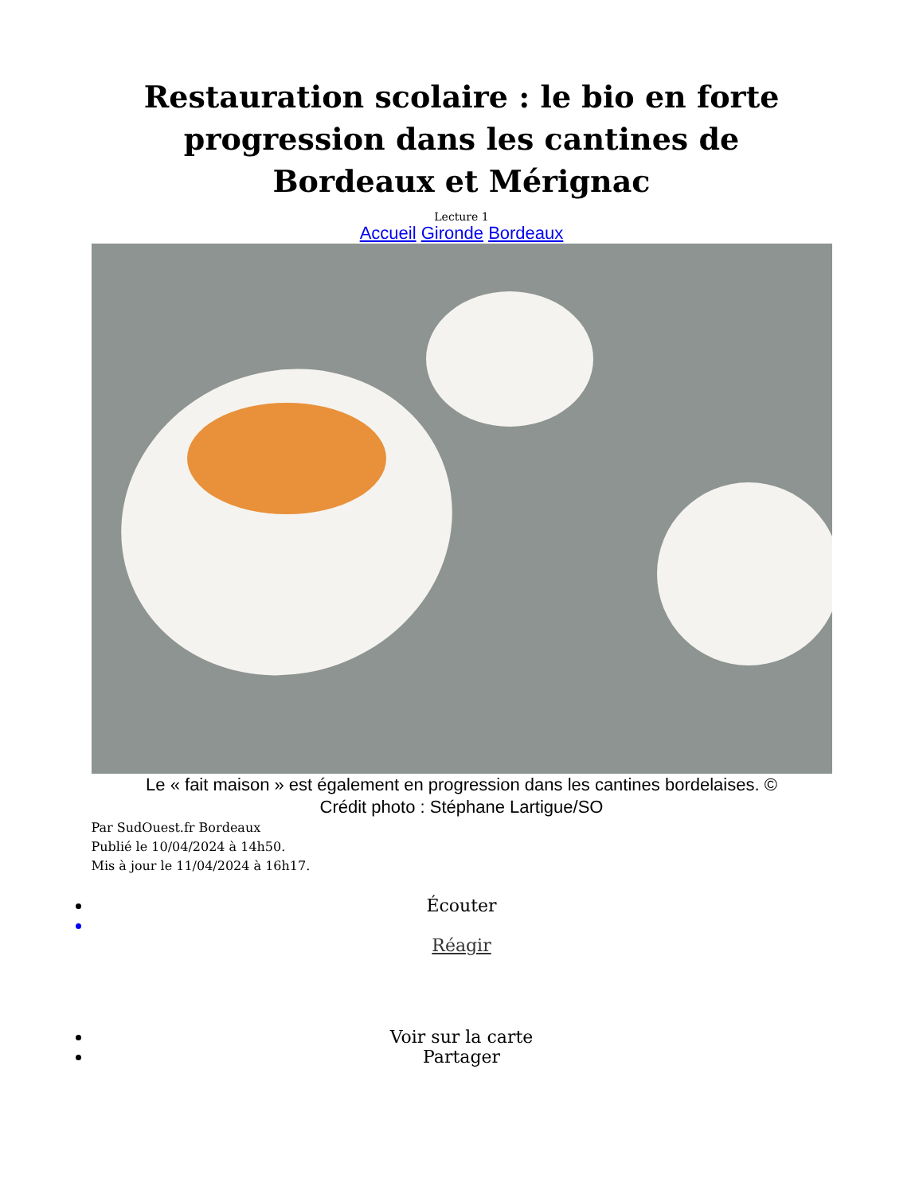Restauration scolaire : le bio en forte progression dans les cantines de Bordeaux et Mérignac
Lecture 1
Accueil Gironde Bordeaux
Le « fait maison » est également en progression dans les cantines bordelaises. © Crédit photo : Stéphane Lartigue/SO
Par SudOuest.fr Bordeaux
Publié le 10/04/2024 à 14h50.
Mis à jour le 11/04/2024 à 16h17.
Écouter
Réagir
Voir sur la carte
Partager